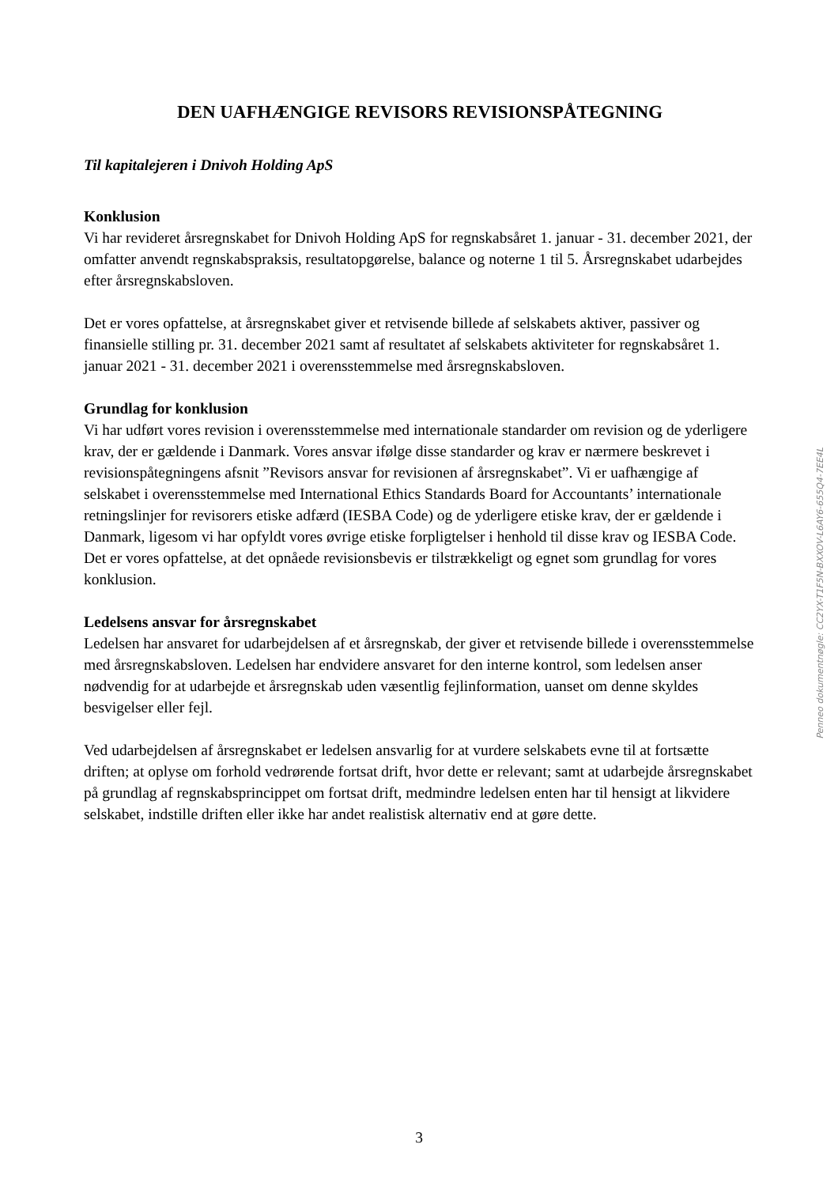DEN UAFHÆNGIGE REVISORS REVISIONSPÅTEGNING
Til kapitalejeren i Dnivoh Holding ApS
Konklusion
Vi har revideret årsregnskabet for Dnivoh Holding ApS for regnskabsåret 1. januar - 31. december 2021, der omfatter anvendt regnskabspraksis, resultatopgørelse, balance og noterne 1 til 5. Årsregnskabet udarbejdes efter årsregnskabsloven.
Det er vores opfattelse, at årsregnskabet giver et retvisende billede af selskabets aktiver, passiver og finansielle stilling pr. 31. december 2021 samt af resultatet af selskabets aktiviteter for regnskabsåret 1. januar 2021 - 31. december 2021 i overensstemmelse med årsregnskabsloven.
Grundlag for konklusion
Vi har udført vores revision i overensstemmelse med internationale standarder om revision og de yderligere krav, der er gældende i Danmark. Vores ansvar ifølge disse standarder og krav er nærmere beskrevet i revisionspåtegningens afsnit ”Revisors ansvar for revisionen af årsregnskabet”. Vi er uafhængige af selskabet i overensstemmelse med International Ethics Standards Board for Accountants’ internationale retningslinjer for revisorers etiske adfærd (IESBA Code) og de yderligere etiske krav, der er gældende i Danmark, ligesom vi har opfyldt vores øvrige etiske forpligtelser i henhold til disse krav og IESBA Code. Det er vores opfattelse, at det opnåede revisionsbevis er tilstrækkeligt og egnet som grundlag for vores konklusion.
Ledelsens ansvar for årsregnskabet
Ledelsen har ansvaret for udarbejdelsen af et årsregnskab, der giver et retvisende billede i overensstemmelse med årsregnskabsloven. Ledelsen har endvidere ansvaret for den interne kontrol, som ledelsen anser nødvendig for at udarbejde et årsregnskab uden væsentlig fejlinformation, uanset om denne skyldes besvigelser eller fejl.
Ved udarbejdelsen af årsregnskabet er ledelsen ansvarlig for at vurdere selskabets evne til at fortsætte driften; at oplyse om forhold vedrørende fortsat drift, hvor dette er relevant; samt at udarbejde årsregnskabet på grundlag af regnskabsprincippet om fortsat drift, medmindre ledelsen enten har til hensigt at likvidere selskabet, indstille driften eller ikke har andet realistisk alternativ end at gøre dette.
Penneo dokumentnøgle: CC2YX-T1F5N-BXXOV-L6AY6-655Q4-7EE4L
3